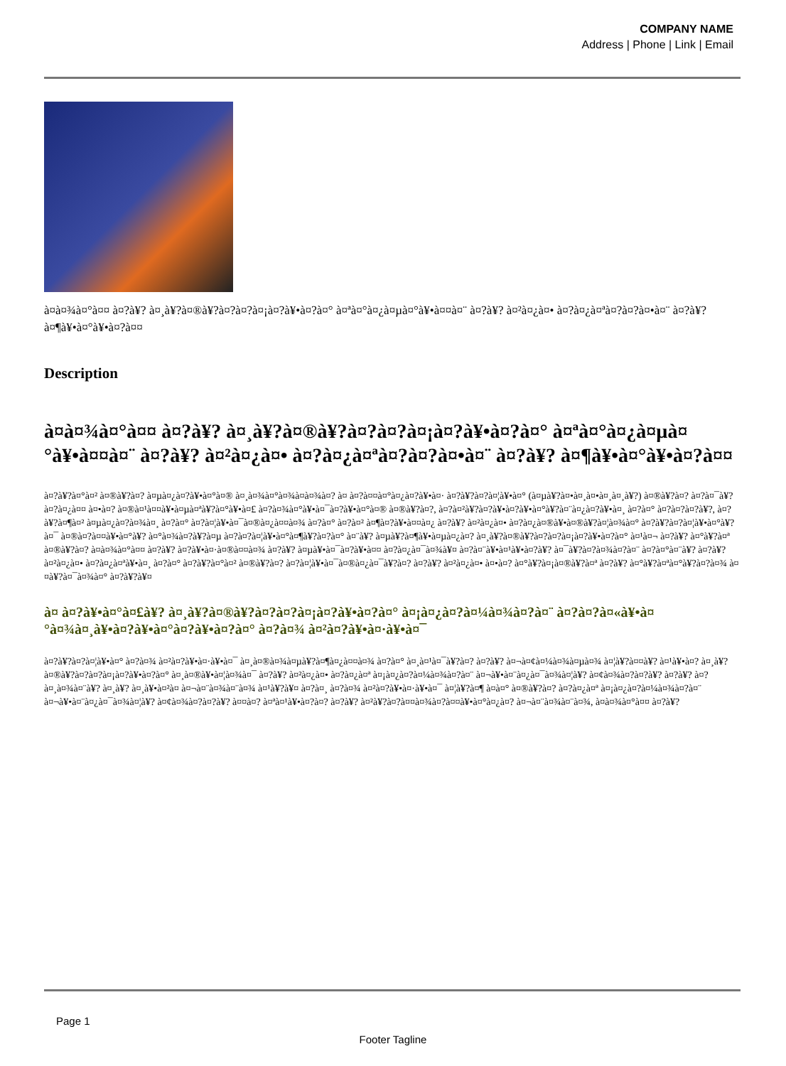COMPANY NAME
Address | Phone | Link | Email
à¤­à¤¾à¤°à¤¤ à¤?à¥? à¤¸à¥?à¤®à¥?à¤?à¤?à¤¡à¤?à¥•à¤?à¤° à¤ªà¤°à¤¿à¤µà¤°à¥•à¤¤à¤¨ à¤?à¥? à¤²à¤¿à¤• à¤?à¤¿à¤ªà¤?à¤?à¤•à¤¨ à¤?à¥? à¤¶à¥•à¤°à¥•à¤?à¤¤
Description
à¤­à¤¾à¤°à¤¤ à¤?à¥? à¤¸à¥?à¤®à¥?à¤?à¤?à¤¡à¤?à¥•à¤?à¤° à¤ªà¤°à¤¿à¤µà¤°à¥•à¤¤à¤¨ à¤?à¥? à¤²à¤¿à¤• à¤?à¤¿à¤ªà¤?à¤?à¤•à¤¨ à¤?à¥? à¤¶à¥•à¤°à¥•à¤?à¤¤
à¤?à¥?à¤°à¤² à¤®à¥?à¤? à¤µà¤¿à¤?à¥•à¤°à¤® à¤¸à¤¾à¤°à¤¾à¤­à¤¾à¤? à¤ à¤?à¤¤à¤°à¤¿à¤?à¥•à¤· à¤?à¥?à¤?à¤¦à¥•à¤° (à¤µà¥?à¤•à¤¸à¤•à¤¸à¤¸à¥?) à¤®à¥?à¤? à¤?à¤¯à¥?à¤?à¤¿à¤¤ à¤•à¤? à¤®à¤¹à¤¤à¥•à¤µà¤ªà¥?à¤°à¥•à¤£ à¤?à¤¾à¤°à¥•à¤¯à¤?à¥•à¤°à¤® à¤®à¥?à¤?, à¤?à¤²à¥?à¤?à¥•à¤?à¥•à¤°à¥?à¤¨à¤¿à¤?à¥•à¤¸ à¤?à¤° à¤?à¤?à¤?à¥?, à¤?à¥?à¤¶à¤² à¤µà¤¿à¤?à¤¾à¤¸ à¤?à¤° à¤?à¤¦à¥•à¤¯à¤®à¤¿à¤¤à¤¾ à¤?à¤° à¤?à¤² à¤¶à¤?à¥•à¤¤à¤¿ à¤?à¥? à¤²à¤¿à¤• à¤?à¤¿à¤®à¥•à¤®à¥?à¤¦à¤¾à¤° à¤?à¥?à¤?à¤¦à¥•à¤°à¥?à¤¯ à¤®à¤?à¤¤à¥•à¤°à¥? à¤°à¤¾à¤?à¥?à¤µ à¤?à¤?à¤¦à¥•à¤°à¤¶à¥?à¤?à¤° à¤¨à¥? à¤µà¥?à¤¶à¥•à¤µà¤¿à¤? à¤¸à¥?à¤®à¥?à¤?à¤?à¤¡à¤?à¥•à¤?à¤° à¤¹à¤¬ à¤?à¥? à¤°à¥?à¤ª à¤®à¥?à¤? à¤­à¤¾à¤°à¤¤ à¤?à¥? à¤?à¥•à¤·à¤®à¤¤à¤¾ à¤?à¥? à¤µà¥•à¤¯à¤?à¥•à¤¤ à¤?à¤¿à¤¯à¤¾à¥¤ à¤?à¤¨à¥•à¤¹à¥•à¤?à¥? à¤¯à¥?à¤?à¤¾à¤?à¤¨ à¤?à¤°à¤¨à¥? à¤?à¥? à¤²à¤¿à¤• à¤?à¤¿à¤ªà¥•à¤¸ à¤?à¤° à¤?à¥?à¤°à¤² à¤®à¥?à¤? à¤?à¤¦à¥•à¤¯à¤®à¤¿à¤¯à¥?à¤? à¤?à¥? à¤²à¤¿à¤• à¤•à¤? à¤°à¥?à¤¡à¤®à¥?à¤ª à¤?à¥? à¤°à¥?à¤ªà¤°à¥?à¤?à¤¾ à¤¤à¥?à¤¯à¤¾à¤° à¤?à¥?à¥¤
à¤ à¤?à¥•à¤°à¤£à¥? à¤¸à¥?à¤®à¥?à¤?à¤?à¤¡à¤?à¥•à¤?à¤° à¤¡à¤¿à¤?à¤¼à¤¾à¤?à¤¨ à¤?à¤?à¤«à¥•à¤°à¤¾à¤¸à¥•à¤?à¥•à¤°à¤?à¥•à¤?à¤° à¤?à¤¾ à¤²à¤?à¥•à¤·à¥•à¤¯
à¤?à¥?à¤?à¤¦à¥•à¤° à¤?à¤¾ à¤²à¤?à¥•à¤·à¥•à¤¯ à¤¸à¤®à¤¾à¤µà¥?à¤¶à¤¿à¤¤à¤¾ à¤?à¤° à¤¸à¤¹à¤¯à¥?à¤? à¤?à¥? à¤¬à¤¢à¤¼à¤¾à¤µà¤¾ à¤¦à¥?à¤¤à¥? à¤¹à¥•à¤? à¤¸à¥?à¤®à¥?à¤?à¤?à¤¡à¤?à¥•à¤?à¤° à¤¸à¤®à¥•à¤¦à¤¾à¤¯ à¤?à¥? à¤²à¤¿à¤• à¤?à¤¿à¤ª à¤¡à¤¿à¤?à¤¼à¤¾à¤?à¤¨ à¤¬à¥•à¤¨à¤¿à¤¯à¤¾à¤¦à¥? à¤¢à¤¾à¤?à¤?à¥? à¤?à¥? à¤?à¤¸à¤¾à¤¨à¥? à¤¸à¥? à¤¸à¥•à¤²à¤­ à¤¬à¤¨à¤¾à¤¨à¤¾ à¤¹à¥?à¥¤ à¤?à¤¸ à¤?à¤¾ à¤²à¤?à¥•à¤·à¥•à¤¯ à¤¦à¥?à¤¶ à¤­à¤° à¤®à¥?à¤? à¤?à¤¿à¤ª à¤¡à¤¿à¤?à¤¼à¤¾à¤?à¤¨ à¤¬à¥•à¤¨à¤¿à¤¯à¤¾à¤¦à¥? à¤¢à¤¾à¤?à¤?à¥? à¤¤à¤? à¤ªà¤¹à¥•à¤?à¤? à¤?à¥? à¤²à¥?à¤?à¤¤à¤¾à¤?à¤¤à¥•à¤°à¤¿à¤? à¤¬à¤¨à¤¾à¤¨à¤¾, à¤­à¤¾à¤°à¤¤ à¤?à¥?
Page 1
Footer Tagline